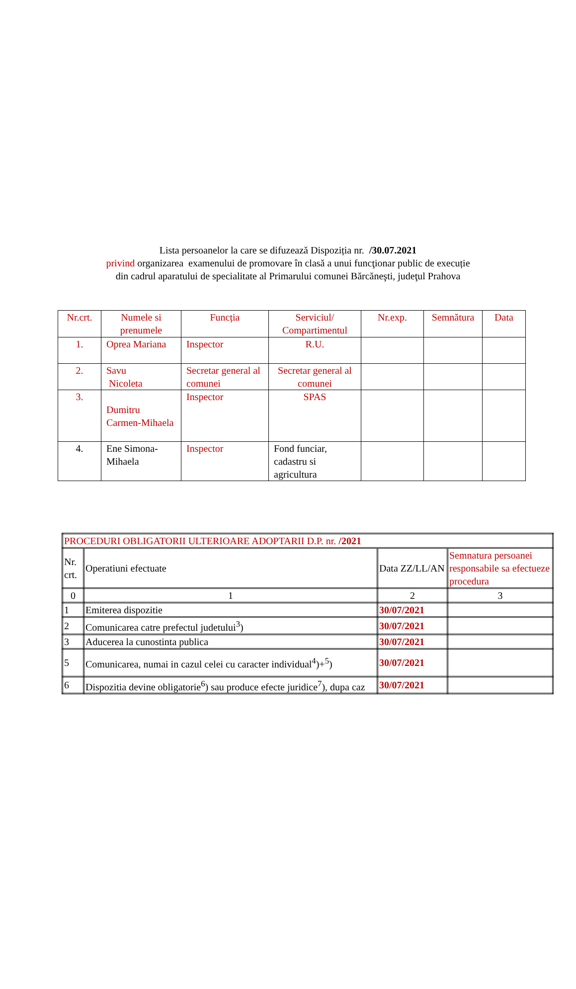Lista persoanelor la care se difuzează Dispoziția nr. /30.07.2021
privind organizarea examenului de promovare în clasă a unui funcţionar public de execuție
din cadrul aparatului de specialitate al Primarului comunei Bărcăneşti, judeţul Prahova
| Nr.crt. | Numele si prenumele | Funcția | Serviciul/ Compartimentul | Nr.exp. | Semnătura | Data |
| 1. | Oprea Mariana | Inspector | R.U. | | | |
| 2. | Savu Nicoleta | Secretar general al comunei | Secretar general al comunei | | | |
| 3. | Dumitru Carmen-Mihaela | Inspector | SPAS | | | |
| 4. | Ene Simona-Mihaela | Inspector | Fond funciar, cadastru si agricultura | | | |
| PROCEDURI OBLIGATORII ULTERIOARE ADOPTARII D.P. nr. /2021 | | | |
| Nr. crt. | Operatiuni efectuate | Data ZZ/LL/AN | Semnatura persoanei responsabile sa efectueze procedura |
| 0 | 1 | 2 | 3 |
| 1 | Emiterea dispozitie | 30/07/2021 | |
| 2 | Comunicarea catre prefectul judetului<sup>3</sup>) | 30/07/2021 | |
| 3 | Aducerea la cunostinta publica | 30/07/2021 | |
| 5 | Comunicarea, numai in cazul celei cu caracter individual<sup>4</sup>)+<sup>5</sup>) | 30/07/2021 | |
| 6 | Dispozitia devine obligatorie<sup>6</sup>) sau produce efecte juridice<sup>7</sup>), dupa caz | 30/07/2021 | |